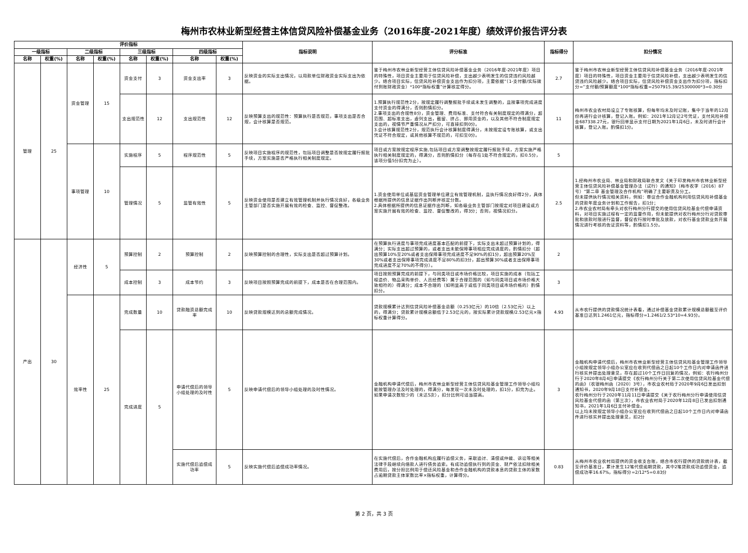梅州市农林业新型经营主体信贷风险补偿基金业务（2016年度-2021年度）绩效评价报告评分表
| 评价指标 | | | | | | | | 指标说明 | 评分标准 | 指标得分 | 扣分情况 |
| --- | --- | --- | --- | --- | --- | --- | --- | --- | --- | --- | --- |
| 一级指标 | | 二级指标 | | 三级指标 | | 四级指标 | | | | | |
| 名称 | 权重(%) | 名称 | 权重(%) | 名称 | 权重(%) | 名称 | 权重(%) | | | | |
| 管理 | 25 | 资金管理 | 15 | 资金支付 | 3 | 资金支出率 | 3 | 反映资金的实际支出情况，以用款单位财政资金实际支出为依据。 | 鉴于梅州市农林业新型经营主体信贷风险补偿基金业务（2016年度-2021年度）项目的特殊性，项目资金主要用于信贷风险补偿，支出越少表明发生的信贷违约风险越少。结合项目实际，信贷风险补偿资金支出作为扣分项，主要依据“（1-支付额/实际拨付到账财政资金）*100*指标权重”计算核定得分。 | 2.7 | 鉴于梅州市农林业新型经营主体信贷风险补偿基金业务（2016年度-2021年度）项目的特殊性，项目资金主要用于信贷风险补偿，支出越少表明发生的信贷违约风险越少。结合项目实际，信贷风险补偿资金支出作为扣分项，指标扣分=“支付额/预算额度*100*指标权重=2507915.39/25300000*3=0.30分 |
| | | | | 支出规范性 | 12 | 支出规范性 | 12 | 反映预算支出的规范性：预算执行是否规范，事项支出是否合规，会计核算是否规范。 | 1.预算执行规范性2分，按规定履行调整报批手续或未发生调整的，且按事项完成进度支付资金的得满分，否则酌情扣分。 2.事项支出的合规性8分，资金管理、费用标准、支付符合有关制度规定的得满分，超范围、超标准支出，虚列支出，截留、挤占、挪用资金的，以及其他不符合制度规定支出的，视情节严重情况从严扣分，可直接扣到0分。 3.会计核算规范性2分，规范执行会计核算制度得满分，未按规定设专账核算，或支出凭证不符合规定，或其他核算不规范的，可扣至0分。 | 11 | 梅州市农业农村局设立了专账核算，但每年均未及时记账，集中于当年的12月份再进行会计核算，登记入账。例如：2021年12月记2号凭证，支付风险补偿金687338.27元，银行回单显示支付日期为2021年1月6日，未及时进行会计核算，登记入账。酌情扣1分。 |
| | | 事项管理 | 10 | 实施程序 | 5 | 程序规范性 | 5 | 反映项目实施程序的规范性，包括项目调整是否按规定履行报批手续，方案实施是否严格执行相关制度规定。 | 项目或方案按规定程序实施,包括项目或方案调整按规定履行报批手续，方案实施严格执行相关制度规定的，得满分，否则酌情扣分（每存在1处不符合规定的，扣0.5分，该项分值5分扣完为止）。 | 5 | |
| | | | | 管理情况 | 5 | 监管有效性 | 5 | 反映资金使用是否建立有效管理机制并执行情况良好，各级业务主管部门是否实施开展有效的检查、监控、督促整改。 | 1.资金使用单位或基层资金管理单位建立有效管理机制，且执行情况良好得2分，具体根据所提供的信息证据作出判断并核定分数。 2.具体根据所提供的信息证据作出判断，如各级业务主管部门按规定对项目建设或方案实施开展有效的检查、监控、督促整改的，得3分；否则，视情况扣分。 | 2.5 | 1.经梅州市农业局、林业局和财政局联合发文《关于印发梅州市农林业新型经营主体信贷风险补偿基金管理办法（试行）的通知》（梅市农字〔2016〕87号）“第二章 基金管理及合作机构”明确了主要职责及分工。 但未提供执行情况相关资料，例如：审议合作金融机构利用信贷风险补偿基金的贷款年度业务计划和工作报告，扣1分； 2.市农业农村局有牵头对农行梅州分行提交的使用信贷风险基金代偿申请资料，对项目实施过程有一定的监督作用，但未能提供对农行梅州分行对贷款审批和放款时限进行监督，督促农行按时审批及放款，对农行基金贷款业务开展情况进行考核的佐证资料等，酌情扣1.5分。 |
| 产出 | 30 | 经济性 | 5 | 预算控制 | 2 | 预算控制 | 2 | 反映预算控制的合理性，实际支出是否超过预算计划。 | 在预算执行进度与事项完成进度基本匹配的前提下，实际支出未超过预算计划的，得满分；实际支出超过预算的，或者支出未能保障事项相应完成进度的，酌情扣分（超出预算10%至20%或者支出保障事项完成进度不足90%的扣1分，超出预算20%至30%或者支出保障事项完成进度不足80%的扣3分，超出预算30%或者支出保障事项完成进度不足70%的不得分）。 | 2 | |
| | | | | 成本控制 | 3 | 成本节约 | 3 | 反映项目按照预算完成的前提下，成本是否在合理范围内。 | 项目按照预算完成的前提下，与同类项目或市场价格比较，项目实施的成本（包括工程造价、物品采购单价、人员经费等）属于合理范围的（如与同类项目或市场价格大致相符的）得满分；成本不合理的（如明显高于或低于同类项目或市场价格的）酌情扣分。 | 3 | |
| | | 效率性 | 25 | 完成数量 | 10 | 贷款融资总额完成率 | 10 | 反映贷款规模达到的总额完成情况。 | 贷款规模累计达到信贷风险补偿基金总额（0.253亿元）的10倍（2.53亿元）以上的，得满分；贷款累计规模总额低于2.53亿元的，按实际累计贷款规模/2.53亿元×指标权重计算得分。 | 4.93 | 从市农行提供的贷款情况统计表看，通过补偿基金贷款累计规模总额截至评价基准日达到1.2461亿元，指标得分=1.2461/2.53*10=4.93分。 |
| | | | | 完成进度 | 5 | 申请代偿后的领导小组处理的及时性 | 5 | 反映申请代偿后的领导小组处理的及时性情况。 | 金融机构申请代偿后，梅州市农林业新型经营主体信贷风险基金管理工作领导小组均能按管理办法及时处理的，得满分，每发现一次未及时处理的，扣1分，扣完为止。如果申请次数较少的（未达5次），扣分比例可适当提高。 | 3 | 金融机构申请代偿后，梅州市农林业新型经营主体信贷风险基金管理工作领导小组按规定领导小组办公室应在收到代偿函之日起10个工作日内对申请函件进行核实并提出处理意见，存在超过10个工作日回复的情况，例如：农行梅州分行于2020年8月4日申请提交《农行梅州分行关于第二次使用信贷风险基金代偿的函》（农银梅州函〔2020〕3号），市农业农村局于2020年9月6日发出扣划通知书，2020年9月18日支付补偿金。 农行梅州分行于2020年11月11日申请提交《关于农行梅州分行申请使用信贷风险基金代偿的函（第三次），市农业农村局于2020年12月8日已发出扣划通知书，2021年1月6日支付补偿金。 以上均未按规定领导小组办公室应在收到代偿函之日起10个工作日内对申请函件进行核实并提出处理意见，扣2分 |
| | | | | | | 实施代偿后追偿成功率 | 5 | 反映实施代偿后追偿成功率情况。 | 在实施代偿后，合作金融机构应履行追偿义务，采取追讨、清偿或仲裁、诉讼等相关法律手段继续向借款人进行债务追索。有成功追偿执行到的资金、财产依法扣除相关费用后，按分担比例用于偿还风险基金和合作金融机构的贷款本息的贷款主体的家数占逾期贷款主体家数比率×指标权重，计算得分。 | 0.83 | 从梅州市农业农村局提供的资金收支台账，结合市农行提供的贷款统计表，截至评价基准日，累计发生12笔代偿逾期贷款，其中2笔贷款成功追偿资金，追偿成功率16.67%，指标得分=2/12*5=0.83分 |
第 2 页，共 3 页